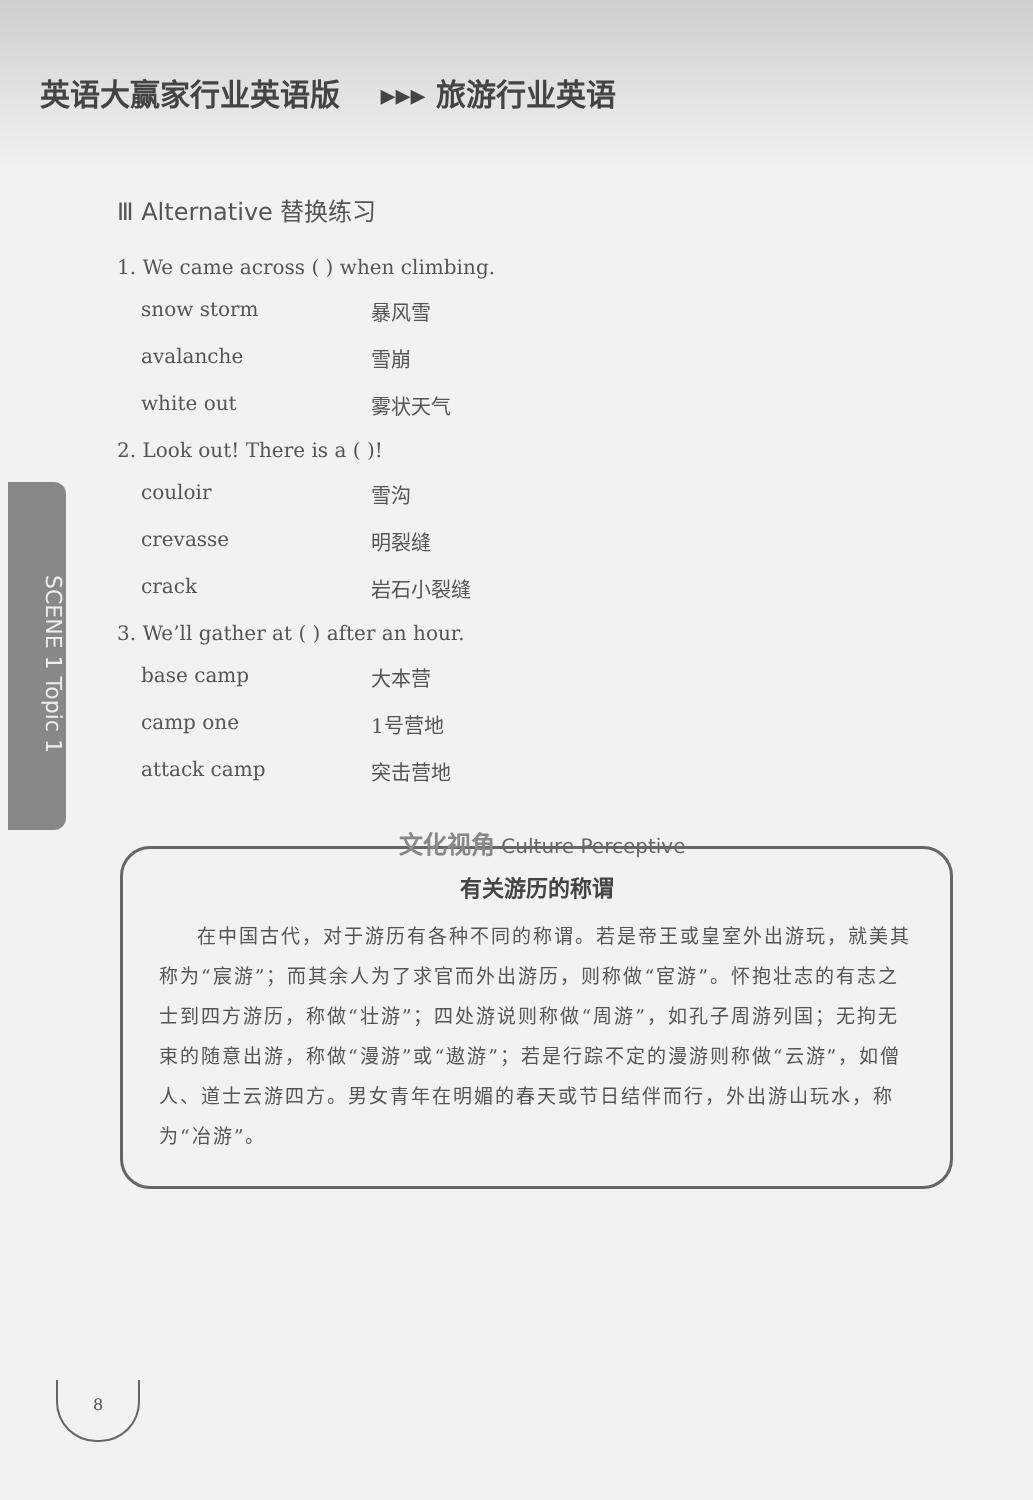英语大赢家行业英语版 ▸▸▸ 旅游行业英语
SCENE 1 Topic 1
Ⅲ Alternative 替换练习
1. We came across ( ) when climbing.
snow storm 暴风雪
avalanche 雪崩
white out 雾状天气
2. Look out! There is a ( )!
couloir 雪沟
crevasse 明裂缝
crack 岩石小裂缝
3. We’ll gather at ( ) after an hour.
base camp 大本营
camp one 1号营地
attack camp 突击营地
文化视角 Culture Perceptive
有关游历的称谓
在中国古代，对于游历有各种不同的称谓。若是帝王或皇室外出游玩，就美其称为“宸游”；而其余人为了求官而外出游历，则称做“宦游”。怀抱壮志的有志之士到四方游历，称做“壮游”；四处游说则称做“周游”，如孔子周游列国；无拘无束的随意出游，称做“漫游”或“遨游”；若是行踪不定的漫游则称做“云游”，如僧人、道士云游四方。男女青年在明媚的春天或节日结伴而行，外出游山玩水，称为“冶游”。
8